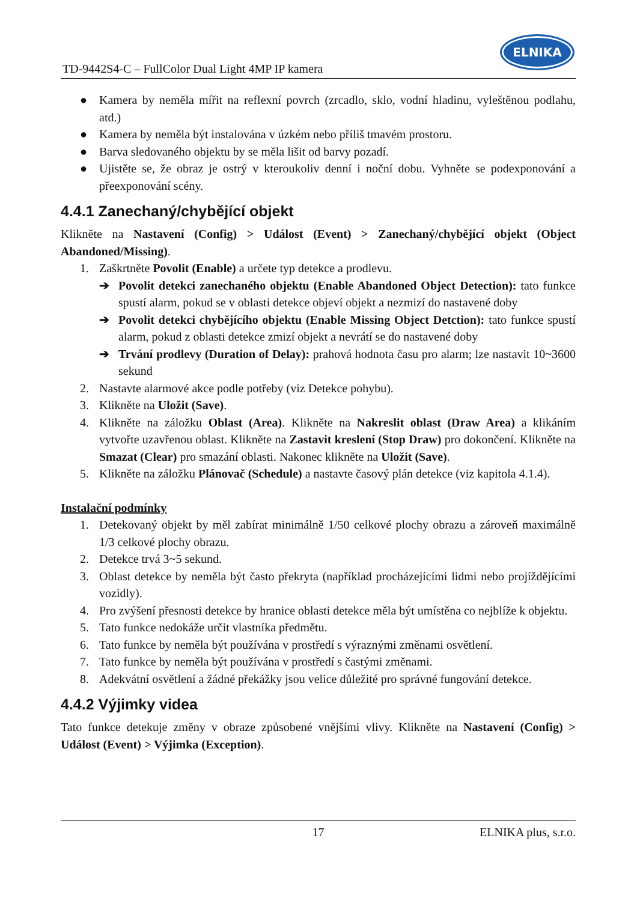TD-9442S4-C – FullColor Dual Light 4MP IP kamera
ELNIKA
● Kamera by neměla mířit na reflexní povrch (zrcadlo, sklo, vodní hladinu, vyleštěnou podlahu, atd.)
● Kamera by neměla být instalována v úzkém nebo příliš tmavém prostoru.
● Barva sledovaného objektu by se měla lišit od barvy pozadí.
● Ujistěte se, že obraz je ostrý v kteroukoliv denní i noční dobu. Vyhněte se podexponování a přeexponování scény.
4.4.1 Zanechaný/chybějící objekt
Klikněte na Nastavení (Config) > Událost (Event) > Zanechaný/chybějící objekt (Object Abandoned/Missing).
1. Zaškrtněte Povolit (Enable) a určete typ detekce a prodlevu.
➔ Povolit detekci zanechaného objektu (Enable Abandoned Object Detection): tato funkce spustí alarm, pokud se v oblasti detekce objeví objekt a nezmizí do nastavené doby
➔ Povolit detekci chybějícího objektu (Enable Missing Object Detction): tato funkce spustí alarm, pokud z oblasti detekce zmizí objekt a nevrátí se do nastavené doby
➔ Trvání prodlevy (Duration of Delay): prahová hodnota času pro alarm; lze nastavit 10~3600 sekund
2. Nastavte alarmové akce podle potřeby (viz Detekce pohybu).
3. Klikněte na Uložit (Save).
4. Klikněte na záložku Oblast (Area). Klikněte na Nakreslit oblast (Draw Area) a klikáním vytvořte uzavřenou oblast. Klikněte na Zastavit kreslení (Stop Draw) pro dokončení. Klikněte na Smazat (Clear) pro smazání oblasti. Nakonec klikněte na Uložit (Save).
5. Klikněte na záložku Plánovač (Schedule) a nastavte časový plán detekce (viz kapitola 4.1.4).
Instalační podmínky
1. Detekovaný objekt by měl zabírat minimálně 1/50 celkové plochy obrazu a zároveň maximálně 1/3 celkové plochy obrazu.
2. Detekce trvá 3~5 sekund.
3. Oblast detekce by neměla být často překryta (například procházejícími lidmi nebo projíždějícími vozidly).
4. Pro zvýšení přesnosti detekce by hranice oblasti detekce měla být umístěna co nejblíže k objektu.
5. Tato funkce nedokáže určit vlastníka předmětu.
6. Tato funkce by neměla být používána v prostředí s výraznými změnami osvětlení.
7. Tato funkce by neměla být používána v prostředí s častými změnami.
8. Adekvátní osvětlení a žádné překážky jsou velice důležité pro správné fungování detekce.
4.4.2 Výjimky videa
Tato funkce detekuje změny v obraze způsobené vnějšími vlivy. Klikněte na Nastavení (Config) > Událost (Event) > Výjimka (Exception).
17 ELNIKA plus, s.r.o.